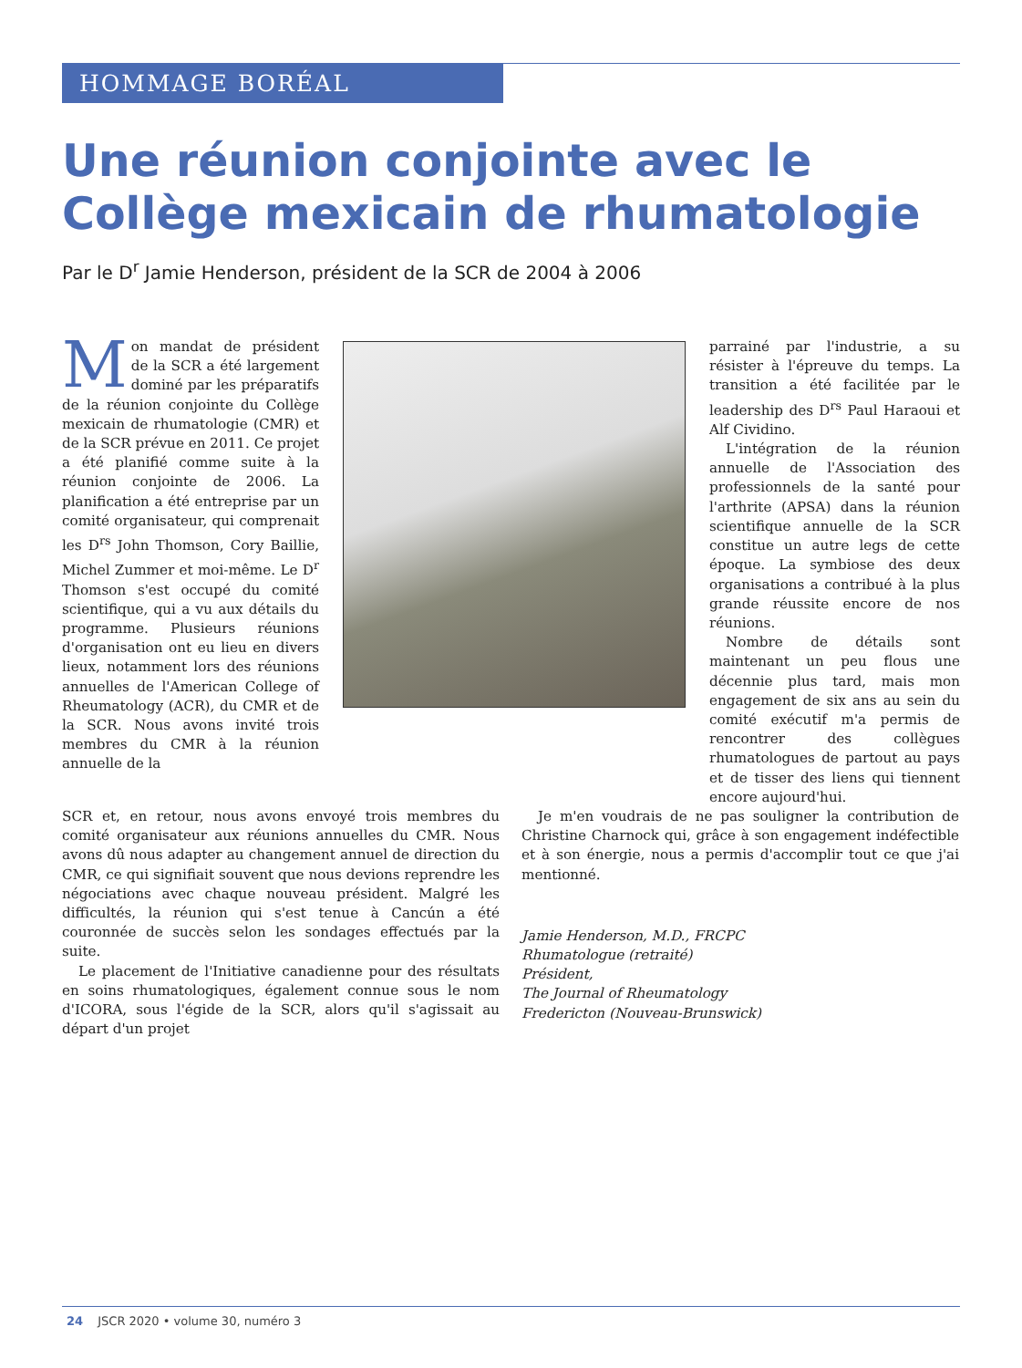HOMMAGE BORÉAL
Une réunion conjointe avec le
Collège mexicain de rhumatologie
Par le D<sup>r</sup> Jamie Henderson, président de la SCR de 2004 à 2006
Mon mandat de président de la SCR a été largement dominé par les préparatifs de la réunion conjointe du Collège mexicain de rhumatologie (CMR) et de la SCR prévue en 2011. Ce projet a été planifié comme suite à la réunion conjointe de 2006. La planification a été entreprise par un comité organisateur, qui comprenait les D<sup>rs</sup> John Thomson, Cory Baillie, Michel Zummer et moi-même. Le D<sup>r</sup> Thomson s'est occupé du comité scientifique, qui a vu aux détails du programme. Plusieurs réunions d'organisation ont eu lieu en divers lieux, notamment lors des réunions annuelles de l'American College of Rheumatology (ACR), du CMR et de la SCR. Nous avons invité trois membres du CMR à la réunion annuelle de la
parrainé par l'industrie, a su résister à l'épreuve du temps. La transition a été facilitée par le leadership des D<sup>rs</sup> Paul Haraoui et Alf Cividino.
L'intégration de la réunion annuelle de l'Association des professionnels de la santé pour l'arthrite (APSA) dans la réunion scientifique annuelle de la SCR constitue un autre legs de cette époque. La symbiose des deux organisations a contribué à la plus grande réussite encore de nos réunions.
Nombre de détails sont maintenant un peu flous une décennie plus tard, mais mon engagement de six ans au sein du comité exécutif m'a permis de rencontrer des collègues rhumatologues de partout au pays et de tisser des liens qui tiennent encore aujourd'hui.
SCR et, en retour, nous avons envoyé trois membres du comité organisateur aux réunions annuelles du CMR. Nous avons dû nous adapter au changement annuel de direction du CMR, ce qui signifiait souvent que nous devions reprendre les négociations avec chaque nouveau président. Malgré les difficultés, la réunion qui s'est tenue à Cancún a été couronnée de succès selon les sondages effectués par la suite.
Le placement de l'Initiative canadienne pour des résultats en soins rhumatologiques, également connue sous le nom d'ICORA, sous l'égide de la SCR, alors qu'il s'agissait au départ d'un projet
Je m'en voudrais de ne pas souligner la contribution de Christine Charnock qui, grâce à son engagement indéfectible et à son énergie, nous a permis d'accomplir tout ce que j'ai mentionné.
Jamie Henderson, M.D., FRCPC
Rhumatologue (retraité)
Président,
The Journal of Rheumatology
Fredericton (Nouveau-Brunswick)
24 JSCR 2020 • volume 30, numéro 3